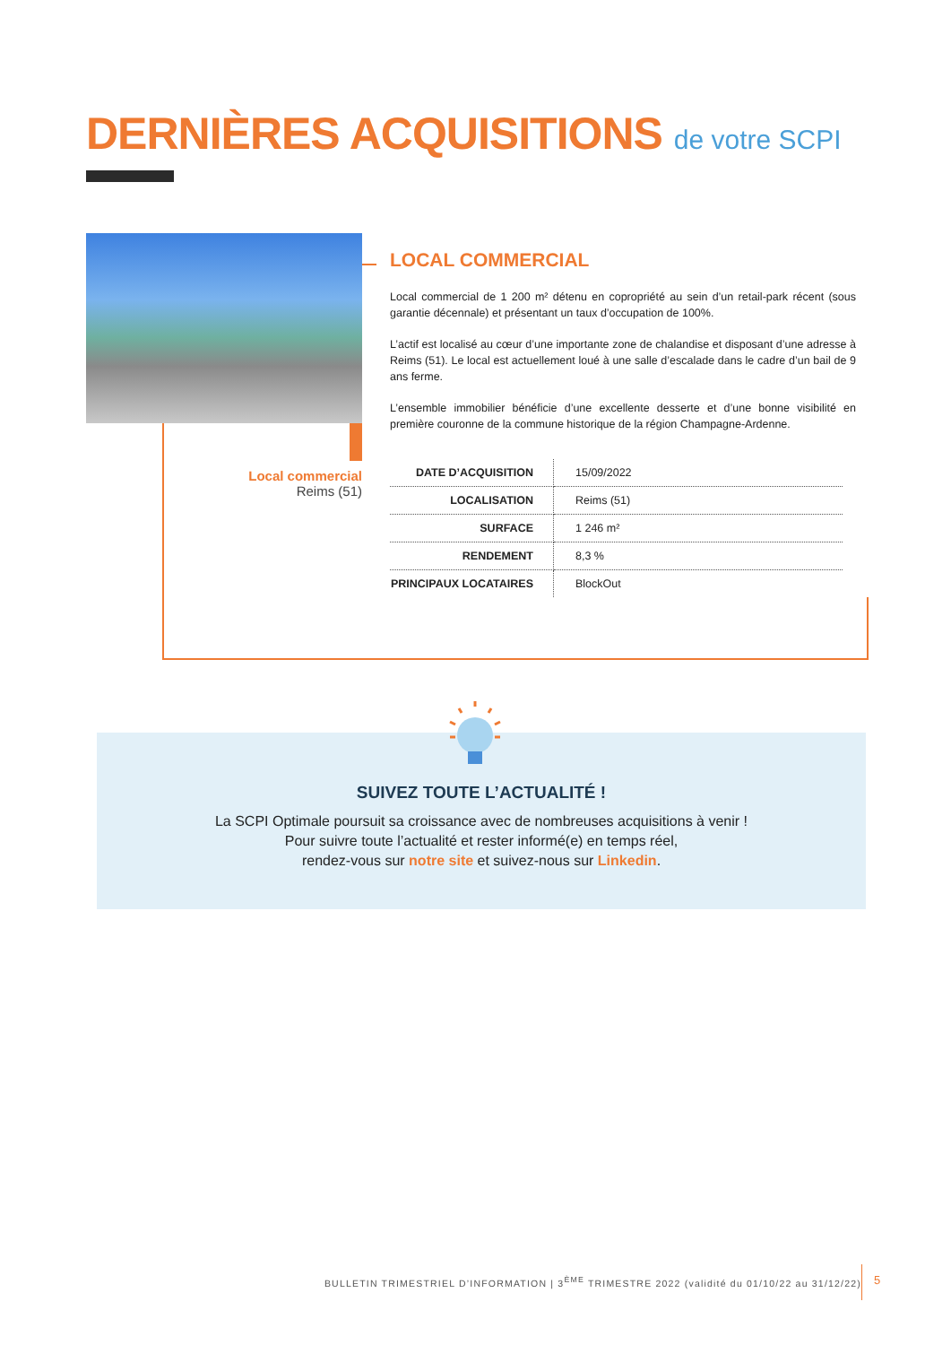DERNIÈRES ACQUISITIONS de votre SCPI
Local commercial
Reims (51)
LOCAL COMMERCIAL
Local commercial de 1 200 m² détenu en copropriété au sein d’un retail-park récent (sous garantie décennale) et présentant un taux d’occupation de 100%.
L’actif est localisé au cœur d’une importante zone de chalandise et disposant d’une adresse à Reims (51). Le local est actuellement loué à une salle d’escalade dans le cadre d’un bail de 9 ans ferme.
L’ensemble immobilier bénéficie d’une excellente desserte et d’une bonne visibilité en première couronne de la commune historique de la région Champagne-Ardenne.
| DATE D’ACQUISITION | 15/09/2022 |
| LOCALISATION | Reims (51) |
| SURFACE | 1 246 m² |
| RENDEMENT | 8,3 % |
| PRINCIPAUX LOCATAIRES | BlockOut |
SUIVEZ TOUTE L’ACTUALITÉ !
La SCPI Optimale poursuit sa croissance avec de nombreuses acquisitions à venir !
Pour suivre toute l’actualité et rester informé(e) en temps réel,
rendez-vous sur notre site et suivez-nous sur Linkedin.
BULLETIN TRIMESTRIEL D’INFORMATION | 3<sup>ÈME</sup> TRIMESTRE 2022 (validité du 01/10/22 au 31/12/22)
5